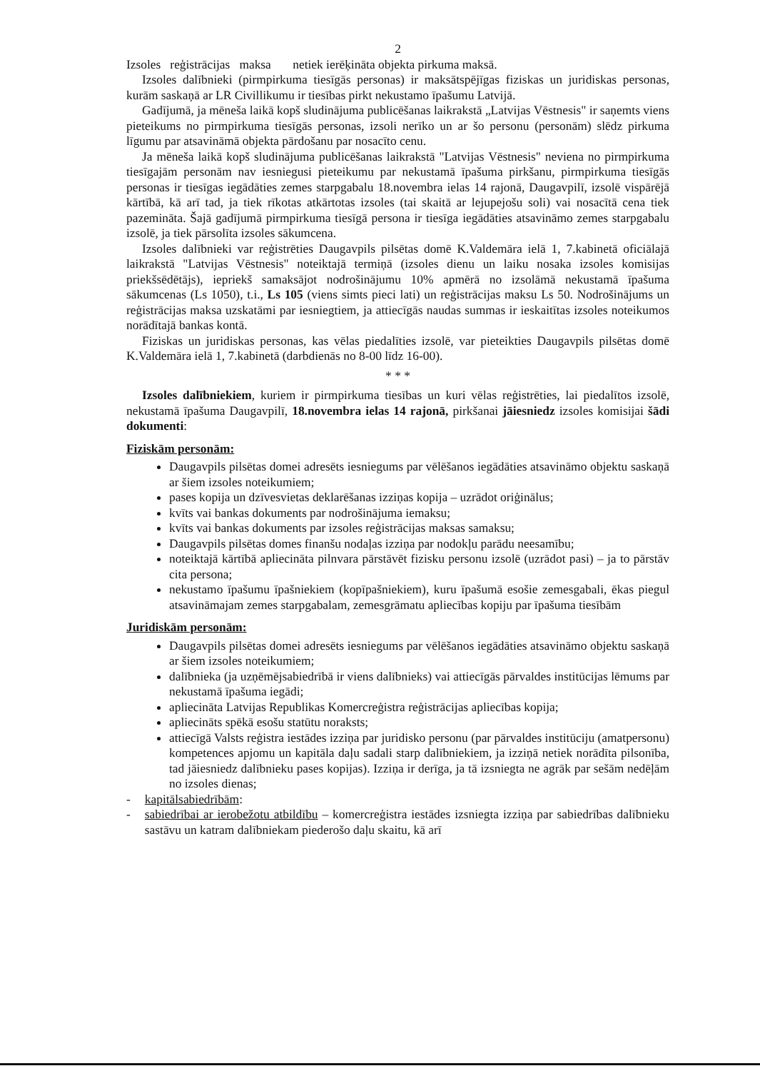2
Izsoles reģistrācijas maksa netiek ierēķināta objekta pirkuma maksā.
Izsoles dalībnieki (pirmpirkuma tiesīgās personas) ir maksātspējīgas fiziskas un juridiskas personas, kurām saskaņā ar LR Civillikumu ir tiesības pirkt nekustamo īpašumu Latvijā.
Gadījumā, ja mēneša laikā kopš sludinājuma publicēšanas laikrakstā „Latvijas Vēstnesis" ir saņemts viens pieteikums no pirmpirkuma tiesīgās personas, izsoli nerīko un ar šo personu (personām) slēdz pirkuma līgumu par atsavināmā objekta pārdošanu par nosacīto cenu.
Ja mēneša laikā kopš sludinājuma publicēšanas laikrakstā "Latvijas Vēstnesis" neviena no pirmpirkuma tiesīgajām personām nav iesniegusi pieteikumu par nekustamā īpašuma pirkšanu, pirmpirkuma tiesīgās personas ir tiesīgas iegādāties zemes starpgabalu 18.novembra ielas 14 rajonā, Daugavpilī, izsolē vispārējā kārtībā, kā arī tad, ja tiek rīkotas atkārtotas izsoles (tai skaitā ar lejupejošu soli) vai nosacītā cena tiek pazemināta. Šajā gadījumā pirmpirkuma tiesīgā persona ir tiesīga iegādāties atsavināmo zemes starpgabalu izsolē, ja tiek pārsolīta izsoles sākumcena.
Izsoles dalībnieki var reģistrēties Daugavpils pilsētas domē K.Valdemāra ielā 1, 7.kabinetā oficiālajā laikrakstā "Latvijas Vēstnesis" noteiktajā termiņā (izsoles dienu un laiku nosaka izsoles komisijas priekšsēdētājs), iepriekš samaksājot nodrošinājumu 10% apmērā no izsolāmā nekustamā īpašuma sākumcenas (Ls 1050), t.i., Ls 105 (viens simts pieci lati) un reģistrācijas maksu Ls 50. Nodrošinājums un reģistrācijas maksa uzskatāmi par iesniegtiem, ja attiecīgās naudas summas ir ieskaitītas izsoles noteikumos norādītajā bankas kontā.
Fiziskas un juridiskas personas, kas vēlas piedalīties izsolē, var pieteikties Daugavpils pilsētas domē K.Valdemāra ielā 1, 7.kabinetā (darbdienās no 8-00 līdz 16-00).
* * *
Izsoles dalībniekiem, kuriem ir pirmpirkuma tiesības un kuri vēlas reģistrēties, lai piedalītos izsolē, nekustamā īpašuma Daugavpilī, 18.novembra ielas 14 rajonā, pirkšanai jāiesniedz izsoles komisijai šādi dokumenti:
Fiziskām personām:
Daugavpils pilsētas domei adresēts iesniegums par vēlēšanos iegādāties atsavināmo objektu saskaņā ar šiem izsoles noteikumiem;
pases kopija un dzīvesvietas deklarēšanas izziņas kopija – uzrādot oriģinālus;
kvīts vai bankas dokuments par nodrošinājuma iemaksu;
kvīts vai bankas dokuments par izsoles reģistrācijas maksas samaksu;
Daugavpils pilsētas domes finanšu nodaļas izziņa par nodokļu parādu neesamību;
noteiktajā kārtībā apliecināta pilnvara pārstāvēt fizisku personu izsolē (uzrādot pasi) – ja to pārstāv cita persona;
nekustamo īpašumu īpašniekiem (kopīpašniekiem), kuru īpašumā esošie zemesgabali, ēkas piegul atsavināmajam zemes starpgabalam, zemesgrāmatu apliecības kopiju par īpašuma tiesībām
Juridiskām personām:
Daugavpils pilsētas domei adresēts iesniegums par vēlēšanos iegādāties atsavināmo objektu saskaņā ar šiem izsoles noteikumiem;
dalībnieka (ja uzņēmējsabiedrībā ir viens dalībnieks) vai attiecīgās pārvaldes institūcijas lēmums par nekustamā īpašuma iegādi;
apliecināta Latvijas Republikas Komercreģistra reģistrācijas apliecības kopija;
apliecināts spēkā esošu statūtu noraksts;
attiecīgā Valsts reģistra iestādes izziņa par juridisko personu (par pārvaldes institūciju (amatpersonu) kompetences apjomu un kapitāla daļu sadali starp dalībniekiem, ja izziņā netiek norādīta pilsonība, tad jāiesniedz dalībnieku pases kopijas). Izziņa ir derīga, ja tā izsniegta ne agrāk par sešām nedēļām no izsoles dienas;
- kapitālsabiedrībām:
- sabiedrībai ar ierobežotu atbildību – komercreģistra iestādes izsniegta izziņa par sabiedrības dalībnieku sastāvu un katram dalībniekam piederošo daļu skaitu, kā arī